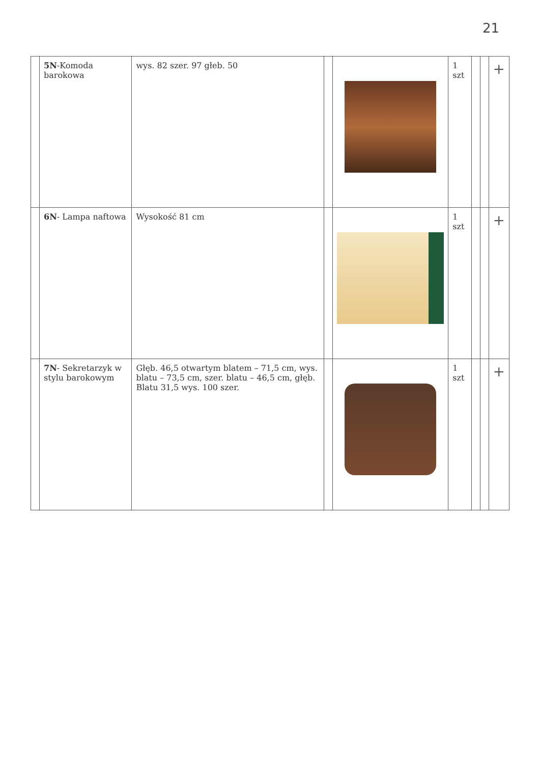21
| | 5N -Komoda barokowa | wys. 82 szer. 97 głeb. 50 | | | 1 szt | | | + |
| | 6N - Lampa naftowa | Wysokość 81 cm | | | 1 szt | | | + |
| | 7N - Sekretarzyk w stylu barokowym | Głęb. 46,5 otwartym blatem – 71,5 cm, wys. blatu – 73,5 cm, szer. blatu – 46,5 cm, głęb. Blatu 31,5 wys. 100 szer. | | | 1 szt | | | + |